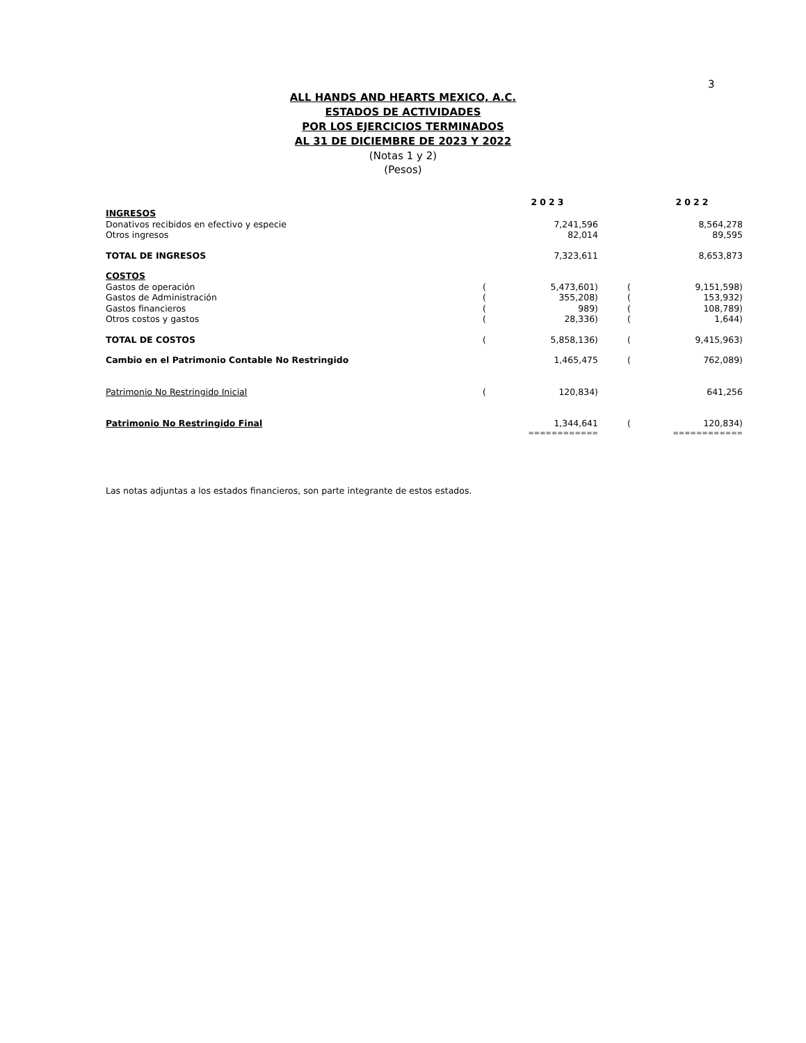3
ALL HANDS AND HEARTS MEXICO, A.C.
ESTADOS DE ACTIVIDADES
POR LOS EJERCICIOS TERMINADOS
AL 31 DE DICIEMBRE DE 2023 Y 2022
(Notas 1 y 2)
(Pesos)
| | | 2023 | | | 2022 |
| --- | --- | --- | --- | --- | --- |
| INGRESOS | | | | | |
| Donativos recibidos en efectivo y especie | | 7,241,596 | | | 8,564,278 |
| Otros ingresos | | 82,014 | | | 89,595 |
| TOTAL DE INGRESOS | | 7,323,611 | | | 8,653,873 |
| COSTOS | | | | | |
| Gastos de operación | ( | 5,473,601) | | ( | 9,151,598) |
| Gastos de Administración | ( | 355,208) | | ( | 153,932) |
| Gastos financieros | ( | 989) | | ( | 108,789) |
| Otros costos y gastos | ( | 28,336) | | ( | 1,644) |
| TOTAL DE COSTOS | ( | 5,858,136) | | ( | 9,415,963) |
| Cambio en el Patrimonio Contable No Restringido | | 1,465,475 | | ( | 762,089) |
| Patrimonio No Restringido Inicial | ( | 120,834) | | | 641,256 |
| Patrimonio No Restringido Final | | 1,344,641 | | ( | 120,834) |
| | | ============ | | | ============ |
Las notas adjuntas a los estados financieros, son parte integrante de estos estados.